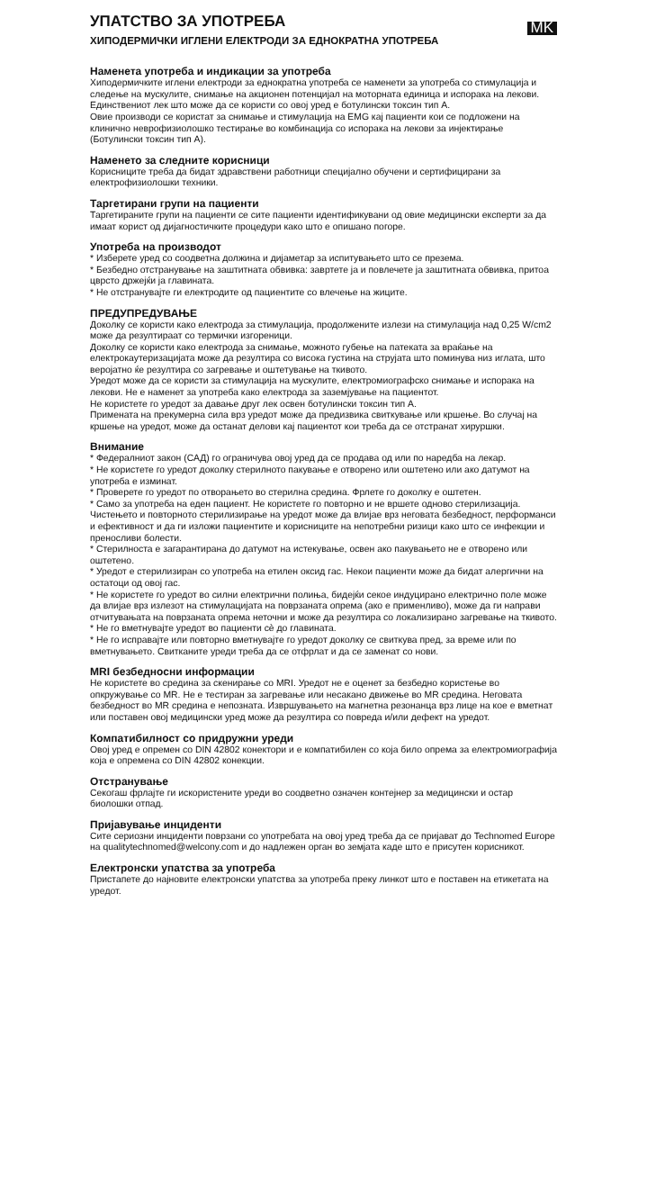УПАТСТВО ЗА УПОТРЕБА
MK
ХИПОДЕРМИЧКИ ИГЛЕНИ ЕЛЕКТРОДИ ЗА ЕДНОКРАТНА УПОТРЕБА
Наменета употреба и индикации за употреба
Хиподермичките иглени електроди за еднократна употреба се наменети за употреба со стимулација и следење на мускулите, снимање на акционен потенцијал на моторната единица и испорака на лекови. Единствениот лек што може да се користи со овој уред е ботулински токсин тип А.
Овие производи се користат за снимање и стимулација на EMG кај пациенти кои се подложени на клинично неврофизиолошко тестирање во комбинација со испорака на лекови за инјектирање (Ботулински токсин тип А).
Наменето за следните корисници
Корисниците треба да бидат здравствени работници специјално обучени и сертифицирани за електрофизиолошки техники.
Таргетирани групи на пациенти
Таргетираните групи на пациенти се сите пациенти идентификувани од овие медицински експерти за да имаат корист од дијагностичките процедури како што е опишано погоре.
Употреба на производот
* Изберете уред со соодветна должина и дијаметар за испитувањето што се презема.
* Безбедно отстранување на заштитната обвивка: завртете ја и повлечете ја заштитната обвивка, притоа цврсто држејќи ја главината.
* Не отстранувајте ги електродите од пациентите со влечење на жиците.
ПРЕДУПРЕДУВАЊЕ
Доколку се користи како електрода за стимулација, продолжените излези на стимулација над 0,25 W/cm2 може да резултираат со термички изгореници.
Доколку се користи како електрода за снимање, можното губење на патеката за враќање на електрокаутеризацијата може да резултира со висока густина на струјата што поминува низ иглата, што веројатно ќе резултира со загревање и оштетување на ткивото.
Уредот може да се користи за стимулација на мускулите, електромиографско снимање и испорака на лекови. Не е наменет за употреба како електрода за заземјување на пациентот.
Не користете го уредот за давање друг лек освен ботулински токсин тип А.
Примената на прекумерна сила врз уредот може да предизвика свиткување или кршење. Во случај на кршење на уредот, може да останат делови кај пациентот кои треба да се отстранат хируршки.
Внимание
* Федералниот закон (САД) го ограничува овој уред да се продава од или по наредба на лекар.
* Не користете го уредот доколку стерилното пакување е отворено или оштетено или ако датумот на употреба е изминат.
* Проверете го уредот по отворањето во стерилна средина. Фрлете го доколку е оштетен.
* Само за употреба на еден пациент. Не користете го повторно и не вршете одново стерилизација. Чистењето и повторното стерилизирање на уредот може да влијае врз неговата безбедност, перформанси и ефективност и да ги изложи пациентите и корисниците на непотребни ризици како што се инфекции и преносливи болести.
* Стерилноста е загарантирана до датумот на истекување, освен ако пакувањето не е отворено или оштетено.
* Уредот е стерилизиран со употреба на етилен оксид гас. Некои пациенти може да бидат алергични на остатоци од овој гас.
* Не користете го уредот во силни електрични полиња, бидејќи секое индуцирано електрично поле може да влијае врз излезот на стимулацијата на поврзаната опрема (ако е применливо), може да ги направи отчитувањата на поврзаната опрема неточни и може да резултира со локализирано загревање на ткивото.
* Не го вметнувајте уредот во пациенти сè до главината.
* Не го исправајте или повторно вметнувајте го уредот доколку се свиткува пред, за време или по вметнувањето. Свитканите уреди треба да се отфрлат и да се заменат со нови.
MRI безбедносни информации
Не користете во средина за скенирање со MRI. Уредот не е оценет за безбедно користење во опкружување со MR. Не е тестиран за загревање или несакано движење во MR средина. Неговата безбедност во MR средина е непозната. Извршувањето на магнетна резонанца врз лице на кое е вметнат или поставен овој медицински уред може да резултира со повреда и/или дефект на уредот.
Компатибилност со придружни уреди
Овој уред е опремен со DIN 42802 конектори и е компатибилен со која било опрема за електромиографија која е опремена со DIN 42802 конекции.
Отстранување
Секогаш фрлајте ги искористените уреди во соодветно означен контејнер за медицински и остар биолошки отпад.
Пријавување инциденти
Сите сериозни инциденти поврзани со употребата на овој уред треба да се пријават до Technomed Europe на qualitytechnomed@welcony.com и до надлежен орган во земјата каде што е присутен корисникот.
Електронски упатства за употреба
Пристапете до најновите електронски упатства за употреба преку линкот што е поставен на етикетата на уредот.